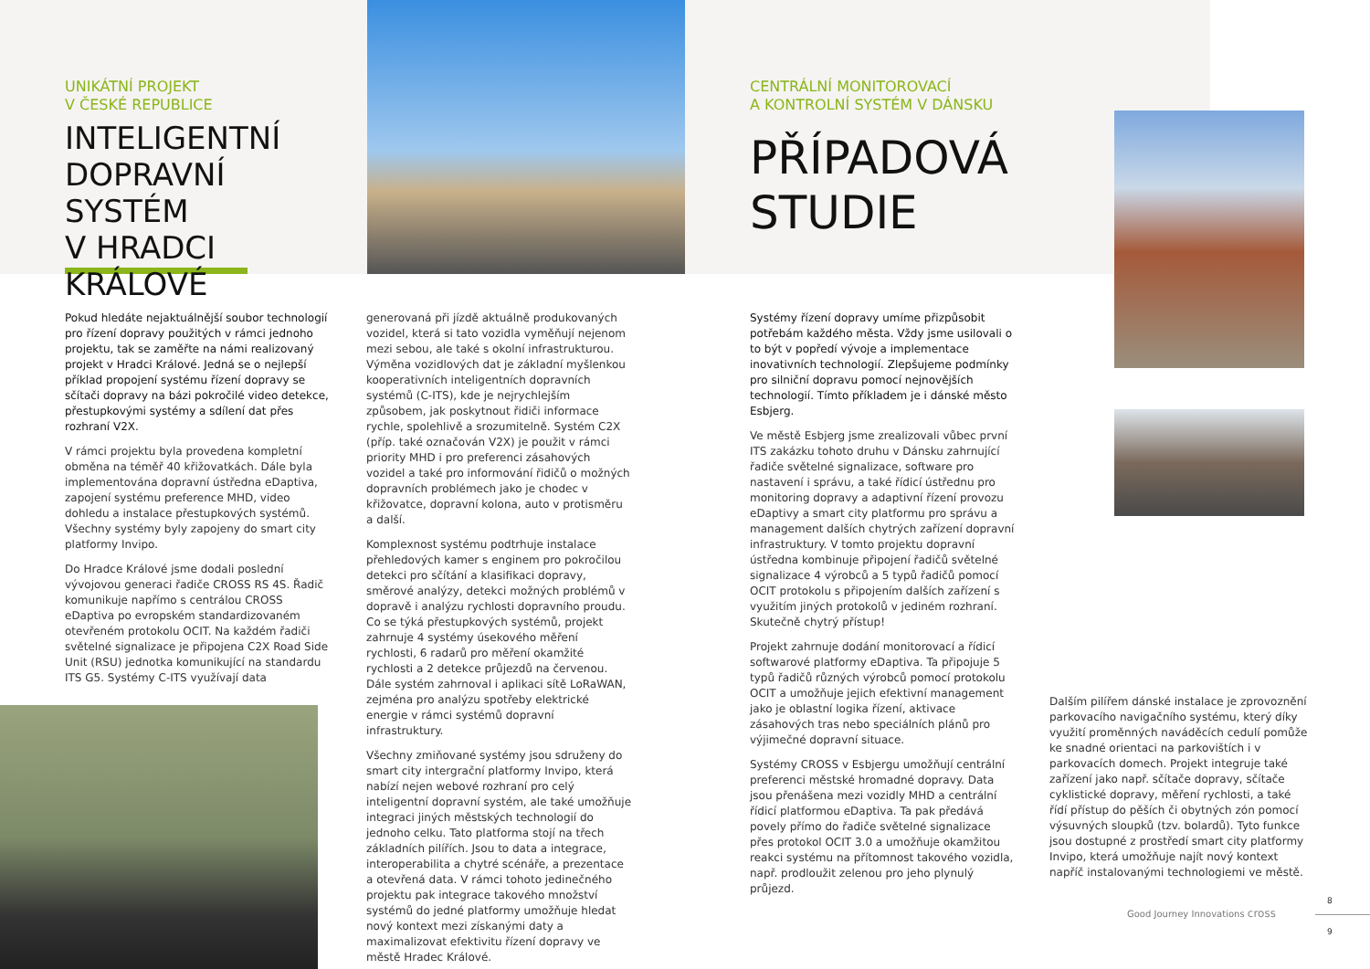UNIKÁTNÍ PROJEKT
V ČESKÉ REPUBLICE
INTELIGENTNÍ
DOPRAVNÍ SYSTÉM
V HRADCI KRÁLOVÉ
CENTRÁLNÍ MONITOROVACÍ
A KONTROLNÍ SYSTÉM V DÁNSKU
PŘÍPADOVÁ
STUDIE
Pokud hledáte nejaktuálnější soubor technologií pro řízení dopravy použitých v rámci jednoho projektu, tak se zaměřte na námi realizovaný projekt v Hradci Králové. Jedná se o nejlepší příklad propojení systému řízení dopravy se sčítači dopravy na bázi pokročilé video detekce, přestupkovými systémy a sdílení dat přes rozhraní V2X.
V rámci projektu byla provedena kompletní obměna na téměř 40 křižovatkách. Dále byla implementována dopravní ústředna eDaptiva, zapojení systému preference MHD, video dohledu a instalace přestupkových systémů. Všechny systémy byly zapojeny do smart city platformy Invipo.
Do Hradce Králové jsme dodali poslední vývojovou generaci řadiče CROSS RS 4S. Řadič komunikuje napřímo s centrálou CROSS eDaptiva po evropském standardizovaném otevřeném protokolu OCIT. Na každém řadiči světelné signalizace je připojena C2X Road Side Unit (RSU) jednotka komunikující na standardu ITS G5. Systémy C-ITS využívají data
generovaná při jízdě aktuálně produkovaných vozidel, která si tato vozidla vyměňují nejenom mezi sebou, ale také s okolní infrastrukturou. Výměna vozidlových dat je základní myšlenkou kooperativních inteligentních dopravních systémů (C-ITS), kde je nejrychlejším způsobem, jak poskytnout řidiči informace rychle, spolehlivě a srozumitelně. Systém C2X (příp. také označován V2X) je použit v rámci priority MHD i pro preferenci zásahových vozidel a také pro informování řidičů o možných dopravních problémech jako je chodec v křižovatce, dopravní kolona, auto v protisměru a další.
Komplexnost systému podtrhuje instalace přehledových kamer s enginem pro pokročilou detekci pro sčítání a klasifikaci dopravy, směrové analýzy, detekci možných problémů v dopravě i analýzu rychlosti dopravního proudu. Co se týká přestupkových systémů, projekt zahrnuje 4 systémy úsekového měření rychlosti, 6 radarů pro měření okamžité rychlosti a 2 detekce průjezdů na červenou. Dále systém zahrnoval i aplikaci sítě LoRaWAN, zejména pro analýzu spotřeby elektrické energie v rámci systémů dopravní infrastruktury.
Všechny zmiňované systémy jsou sdruženy do smart city intergrační platformy Invipo, která nabízí nejen webové rozhraní pro celý inteligentní dopravní systém, ale také umožňuje integraci jiných městských technologií do jednoho celku. Tato platforma stojí na třech základních pilířích. Jsou to data a integrace, interoperabilita a chytré scénáře, a prezentace a otevřená data. V rámci tohoto jedinečného projektu pak integrace takového množství systémů do jedné platformy umožňuje hledat nový kontext mezi získanými daty a maximalizovat efektivitu řízení dopravy ve městě Hradec Králové.
Systémy řízení dopravy umíme přizpůsobit potřebám každého města. Vždy jsme usilovali o to být v popředí vývoje a implementace inovativních technologií. Zlepšujeme podmínky pro silniční dopravu pomocí nejnovějších technologií. Tímto příkladem je i dánské město Esbjerg.
Ve městě Esbjerg jsme zrealizovali vůbec první ITS zakázku tohoto druhu v Dánsku zahrnující řadiče světelné signalizace, software pro nastavení i správu, a také řídicí ústřednu pro monitoring dopravy a adaptivní řízení provozu eDaptivy a smart city platformu pro správu a management dalších chytrých zařízení dopravní infrastruktury. V tomto projektu dopravní ústředna kombinuje připojení řadičů světelné signalizace 4 výrobců a 5 typů řadičů pomocí OCIT protokolu s připojením dalších zařízení s využitím jiných protokolů v jediném rozhraní. Skutečně chytrý přístup!
Projekt zahrnuje dodání monitorovací a řídicí softwarové platformy eDaptiva. Ta připojuje 5 typů řadičů různých výrobců pomocí protokolu OCIT a umožňuje jejich efektivní management jako je oblastní logika řízení, aktivace zásahových tras nebo speciálních plánů pro výjimečné dopravní situace.
Systémy CROSS v Esbjergu umožňují centrální preferenci městské hromadné dopravy. Data jsou přenášena mezi vozidly MHD a centrální řídicí platformou eDaptiva. Ta pak předává povely přímo do řadiče světelné signalizace přes protokol OCIT 3.0 a umožňuje okamžitou reakci systému na přítomnost takového vozidla, např. prodloužit zelenou pro jeho plynulý průjezd.
Dalším pilířem dánské instalace je zprovoznění parkovacího navigačního systému, který díky využití proměnných naváděcích cedulí pomůže ke snadné orientaci na parkovištích i v parkovacích domech. Projekt integruje také zařízení jako např. sčítače dopravy, sčítače cyklistické dopravy, měření rychlosti, a také řídí přístup do pěších či obytných zón pomocí výsuvných sloupků (tzv. bolardů). Tyto funkce jsou dostupné z prostředí smart city platformy Invipo, která umožňuje najít nový kontext napříč instalovanými technologiemi ve městě.
Good Journey Innovations cross
8
9